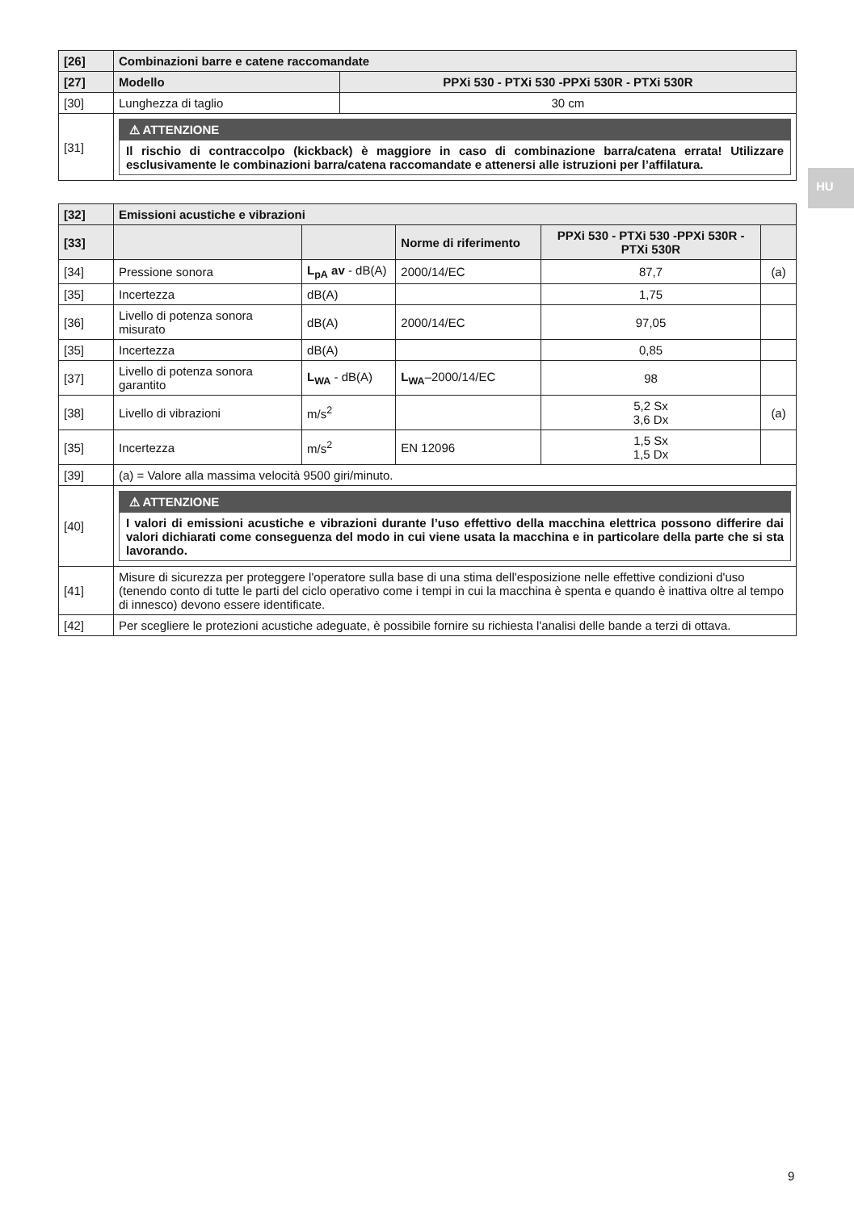HU
| [26] | Combinazioni barre e catene raccomandate | |
| [27] | Modello | PPXi 530 - PTXi 530 -PPXi 530R - PTXi 530R |
| [30] | Lunghezza di taglio | 30 cm |
| [31] | ⚠ ATTENZIONE Il rischio di contraccolpo (kickback) è maggiore in caso di combinazione barra/catena errata! Utilizzare esclusivamente le combinazioni barra/catena raccomandate e attenersi alle istruzioni per l’affilatura. | |
| [32] | Emissioni acustiche e vibrazioni | | | | |
| [33] | | | Norme di riferimento | PPXi 530 - PTXi 530 -PPXi 530R - PTXi 530R | |
| [34] | Pressione sonora | L<sub>pA</sub> av - dB(A) | 2000/14/EC | 87,7 | (a) |
| [35] | Incertezza | dB(A) | | 1,75 | |
| [36] | Livello di potenza sonora misurato | dB(A) | 2000/14/EC | 97,05 | |
| [35] | Incertezza | dB(A) | | 0,85 | |
| [37] | Livello di potenza sonora garantito | L<sub>WA</sub> - dB(A) | L<sub>WA</sub> –2000/14/EC | 98 | |
| [38] | Livello di vibrazioni | m/s<sup>2</sup> | | 5,2 Sx 3,6 Dx | (a) |
| [35] | Incertezza | m/s<sup>2</sup> | EN 12096 | 1,5 Sx 1,5 Dx | |
| [39] | (a) = Valore alla massima velocità 9500 giri/minuto. | | | | |
| [40] | ⚠ ATTENZIONE I valori di emissioni acustiche e vibrazioni durante l’uso effettivo della macchina elettrica possono differire dai valori dichiarati come conseguenza del modo in cui viene usata la macchina e in particolare della parte che si sta lavorando. | | | | |
| [41] | Misure di sicurezza per proteggere l'operatore sulla base di una stima dell'esposizione nelle effettive condizioni d'uso (tenendo conto di tutte le parti del ciclo operativo come i tempi in cui la macchina è spenta e quando è inattiva oltre al tempo di innesco) devono essere identificate. | | | | |
| [42] | Per scegliere le protezioni acustiche adeguate, è possibile fornire su richiesta l'analisi delle bande a terzi di ottava. | | | | |
9